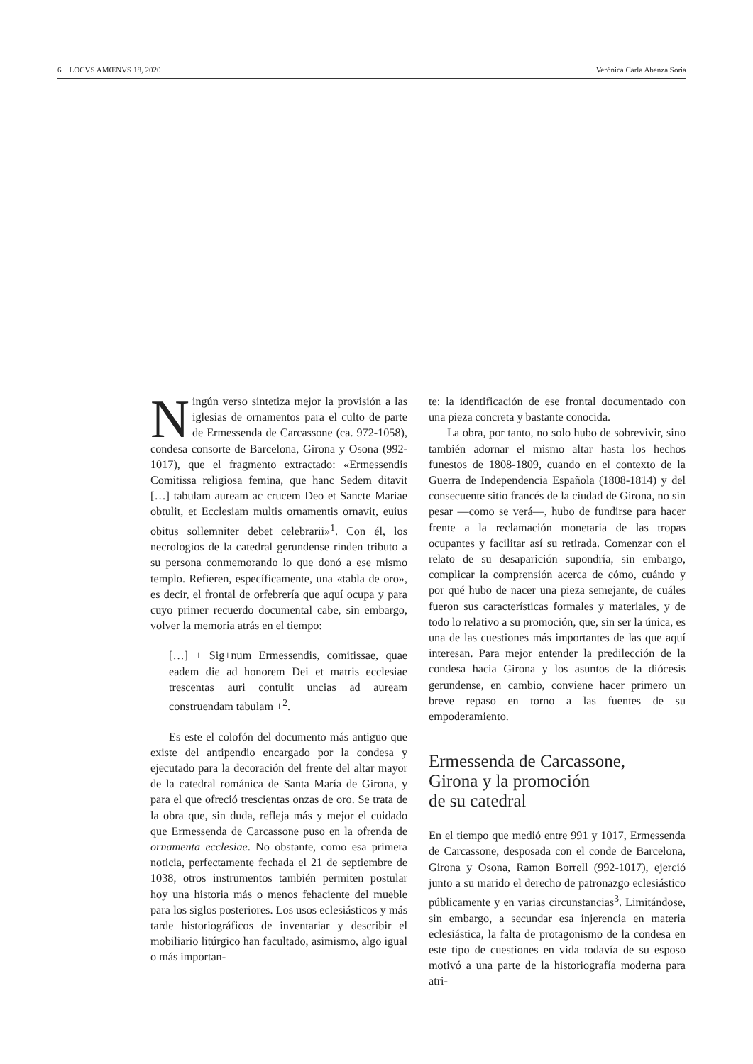6 LOCVS AMŒNVS 18, 2020 Verónica Carla Abenza Soria
Ningún verso sintetiza mejor la provisión a las iglesias de ornamentos para el culto de parte de Ermessenda de Carcassone (ca. 972-1058), condesa consorte de Barcelona, Girona y Osona (992-1017), que el fragmento extractado: «Ermessendis Comitissa religiosa femina, que hanc Sedem ditavit […] tabulam auream ac crucem Deo et Sancte Mariae obtulit, et Ecclesiam multis ornamentis ornavit, euius obitus sollemniter debet celebrarii»<sup>1</sup>. Con él, los necrologios de la catedral gerundense rinden tributo a su persona conmemorando lo que donó a ese mismo templo. Refieren, específicamente, una «tabla de oro», es decir, el frontal de orfebrería que aquí ocupa y para cuyo primer recuerdo documental cabe, sin embargo, volver la memoria atrás en el tiempo:
[…] + Sig+num Ermessendis, comitissae, quae eadem die ad honorem Dei et matris ecclesiae trescentas auri contulit uncias ad auream construendam tabulam +<sup>2</sup>.
Es este el colofón del documento más antiguo que existe del antipendio encargado por la condesa y ejecutado para la decoración del frente del altar mayor de la catedral románica de Santa María de Girona, y para el que ofreció trescientas onzas de oro. Se trata de la obra que, sin duda, refleja más y mejor el cuidado que Ermessenda de Carcassone puso en la ofrenda de ornamenta ecclesiae. No obstante, como esa primera noticia, perfectamente fechada el 21 de septiembre de 1038, otros instrumentos también permiten postular hoy una historia más o menos fehaciente del mueble para los siglos posteriores. Los usos eclesiásticos y más tarde historiográficos de inventariar y describir el mobiliario litúrgico han facultado, asimismo, algo igual o más importan-
te: la identificación de ese frontal documentado con una pieza concreta y bastante conocida.
La obra, por tanto, no solo hubo de sobrevivir, sino también adornar el mismo altar hasta los hechos funestos de 1808-1809, cuando en el contexto de la Guerra de Independencia Española (1808-1814) y del consecuente sitio francés de la ciudad de Girona, no sin pesar —como se verá—, hubo de fundirse para hacer frente a la reclamación monetaria de las tropas ocupantes y facilitar así su retirada. Comenzar con el relato de su desaparición supondría, sin embargo, complicar la comprensión acerca de cómo, cuándo y por qué hubo de nacer una pieza semejante, de cuáles fueron sus características formales y materiales, y de todo lo relativo a su promoción, que, sin ser la única, es una de las cuestiones más importantes de las que aquí interesan. Para mejor entender la predilección de la condesa hacia Girona y los asuntos de la diócesis gerundense, en cambio, conviene hacer primero un breve repaso en torno a las fuentes de su empoderamiento.
Ermessenda de Carcassone,
Girona y la promoción
de su catedral
En el tiempo que medió entre 991 y 1017, Ermessenda de Carcassone, desposada con el conde de Barcelona, Girona y Osona, Ramon Borrell (992-1017), ejerció junto a su marido el derecho de patronazgo eclesiástico públicamente y en varias circunstancias<sup>3</sup>. Limitándose, sin embargo, a secundar esa injerencia en materia eclesiástica, la falta de protagonismo de la condesa en este tipo de cuestiones en vida todavía de su esposo motivó a una parte de la historiografía moderna para atri-